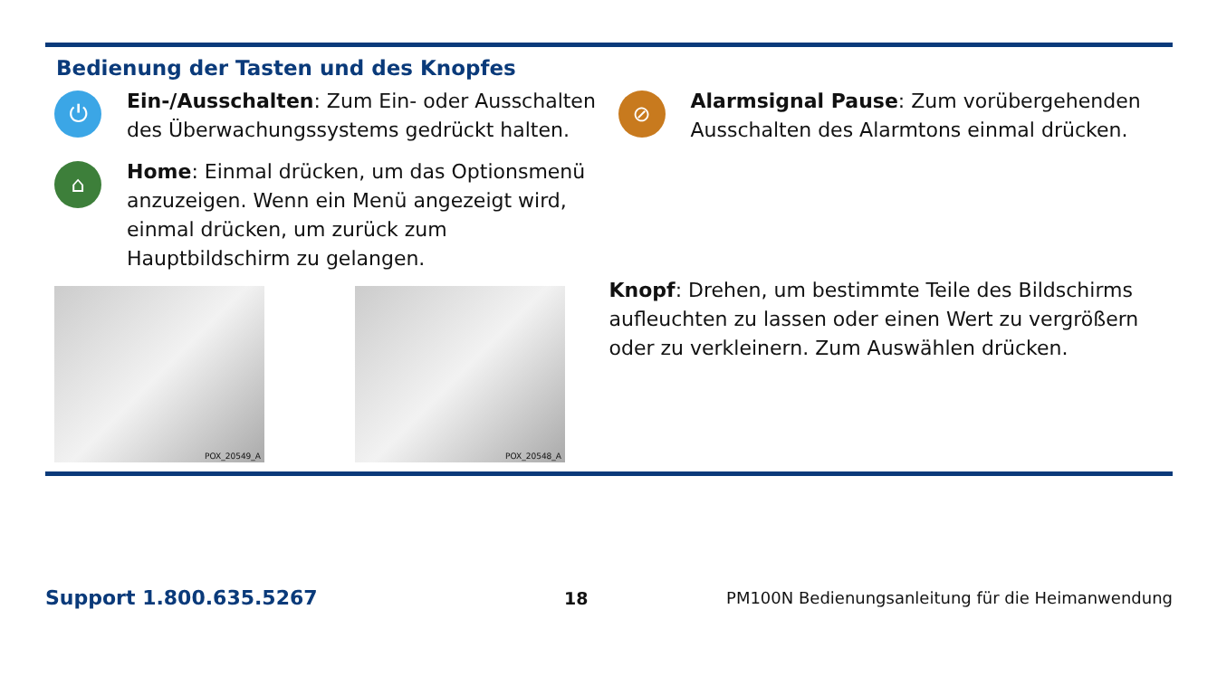Bedienung der Tasten und des Knopfes
⏻
Ein-/Ausschalten: Zum Ein- oder Ausschalten des Überwachungssystems gedrückt halten.
⌂
Home: Einmal drücken, um das Optionsmenü anzuzeigen. Wenn ein Menü angezeigt wird, einmal drücken, um zurück zum Hauptbildschirm zu gelangen.
POX_20549_A
POX_20548_A
⊘
Alarmsignal Pause: Zum vorübergehenden Ausschalten des Alarmtons einmal drücken.
Knopf: Drehen, um bestimmte Teile des Bildschirms aufleuchten zu lassen oder einen Wert zu vergrößern oder zu verkleinern. Zum Auswählen drücken.
Support 1.800.635.5267 18 PM100N Bedienungsanleitung für die Heimanwendung